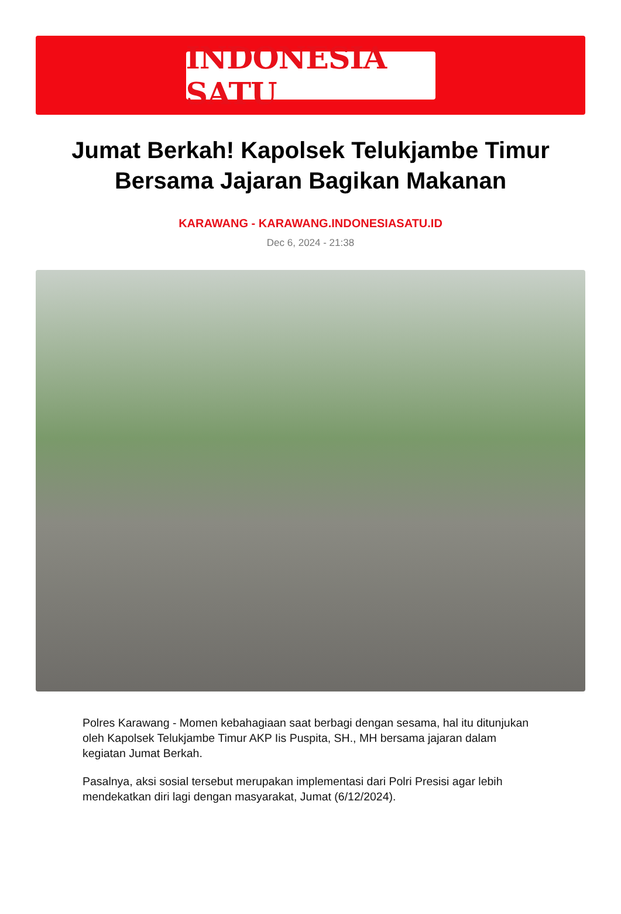INDONESIA SATU
Jumat Berkah! Kapolsek Telukjambe Timur Bersama Jajaran Bagikan Makanan
KARAWANG - KARAWANG.INDONESIASATU.ID
Dec 6, 2024 - 21:38
Polres Karawang - Momen kebahagiaan saat berbagi dengan sesama, hal itu ditunjukan oleh Kapolsek Telukjambe Timur AKP Iis Puspita, SH., MH bersama jajaran dalam kegiatan Jumat Berkah.
Pasalnya, aksi sosial tersebut merupakan implementasi dari Polri Presisi agar lebih mendekatkan diri lagi dengan masyarakat, Jumat (6/12/2024).